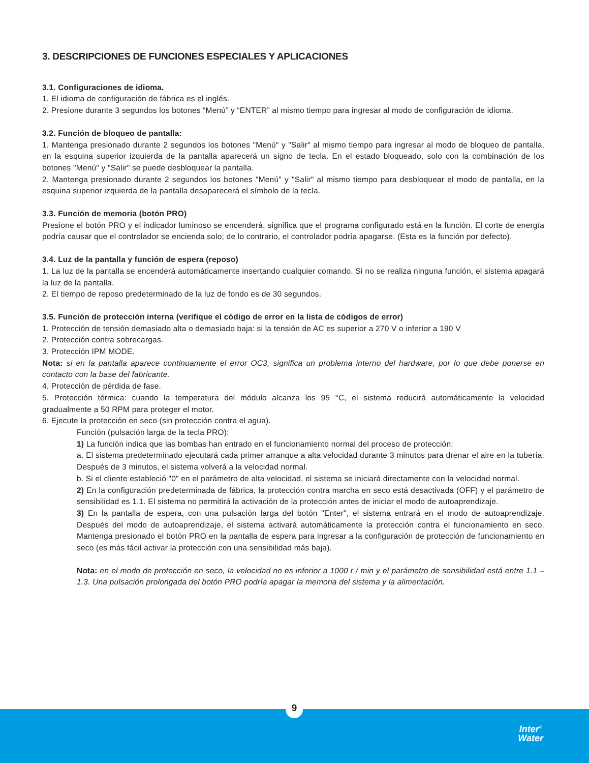3. DESCRIPCIONES DE FUNCIONES ESPECIALES Y APLICACIONES
3.1. Configuraciones de idioma.
1. El idioma de configuración de fábrica es el inglés.
2. Presione durante 3 segundos los botones “Menú” y “ENTER” al mismo tiempo para ingresar al modo de configuración de idioma.
3.2. Función de bloqueo de pantalla:
1. Mantenga presionado durante 2 segundos los botones "Menú" y "Salir" al mismo tiempo para ingresar al modo de bloqueo de pantalla, en la esquina superior izquierda de la pantalla aparecerá un signo de tecla. En el estado bloqueado, solo con la combinación de los botones "Menú" y "Salir" se puede desbloquear la pantalla.
2. Mantenga presionado durante 2 segundos los botones "Menú" y "Salir" al mismo tiempo para desbloquear el modo de pantalla, en la esquina superior izquierda de la pantalla desaparecerá el símbolo de la tecla.
3.3. Función de memoria (botón PRO)
Presione el botón PRO y el indicador luminoso se encenderá, significa que el programa configurado está en la función. El corte de energía podría causar que el controlador se encienda solo; de lo contrario, el controlador podría apagarse. (Esta es la función por defecto).
3.4. Luz de la pantalla y función de espera (reposo)
1. La luz de la pantalla se encenderá automáticamente insertando cualquier comando. Si no se realiza ninguna función, el sistema apagará la luz de la pantalla.
2. El tiempo de reposo predeterminado de la luz de fondo es de 30 segundos.
3.5. Función de protección interna (verifique el código de error en la lista de códigos de error)
1. Protección de tensión demasiado alta o demasiado baja: si la tensión de AC es superior a 270 V o inferior a 190 V
2. Protección contra sobrecargas.
3. Protección IPM MODE.
Nota: si en la pantalla aparece continuamente el error OC3, significa un problema interno del hardware, por lo que debe ponerse en contacto con la base del fabricante.
4. Protección de pérdida de fase.
5. Protección térmica: cuando la temperatura del módulo alcanza los 95 °C, el sistema reducirá automáticamente la velocidad gradualmente a 50 RPM para proteger el motor.
6. Ejecute la protección en seco (sin protección contra el agua).
Función (pulsación larga de la tecla PRO):
1) La función indica que las bombas han entrado en el funcionamiento normal del proceso de protección:
a. El sistema predeterminado ejecutará cada primer arranque a alta velocidad durante 3 minutos para drenar el aire en la tubería. Después de 3 minutos, el sistema volverá a la velocidad normal.
b. Si el cliente estableció "0" en el parámetro de alta velocidad, el sistema se iniciará directamente con la velocidad normal.
2) En la configuración predeterminada de fábrica, la protección contra marcha en seco está desactivada (OFF) y el parámetro de sensibilidad es 1.1. El sistema no permitirá la activación de la protección antes de iniciar el modo de autoaprendizaje.
3) En la pantalla de espera, con una pulsación larga del botón "Enter", el sistema entrará en el modo de autoaprendizaje. Después del modo de autoaprendizaje, el sistema activará automáticamente la protección contra el funcionamiento en seco. Mantenga presionado el botón PRO en la pantalla de espera para ingresar a la configuración de protección de funcionamiento en seco (es más fácil activar la protección con una sensibilidad más baja).
Nota: en el modo de protección en seco, la velocidad no es inferior a 1000 r / min y el parámetro de sensibilidad está entre 1.1 – 1.3. Una pulsación prolongada del botón PRO podría apagar la memoria del sistema y la alimentación.
9
Inter<sup>®</sup>
Water